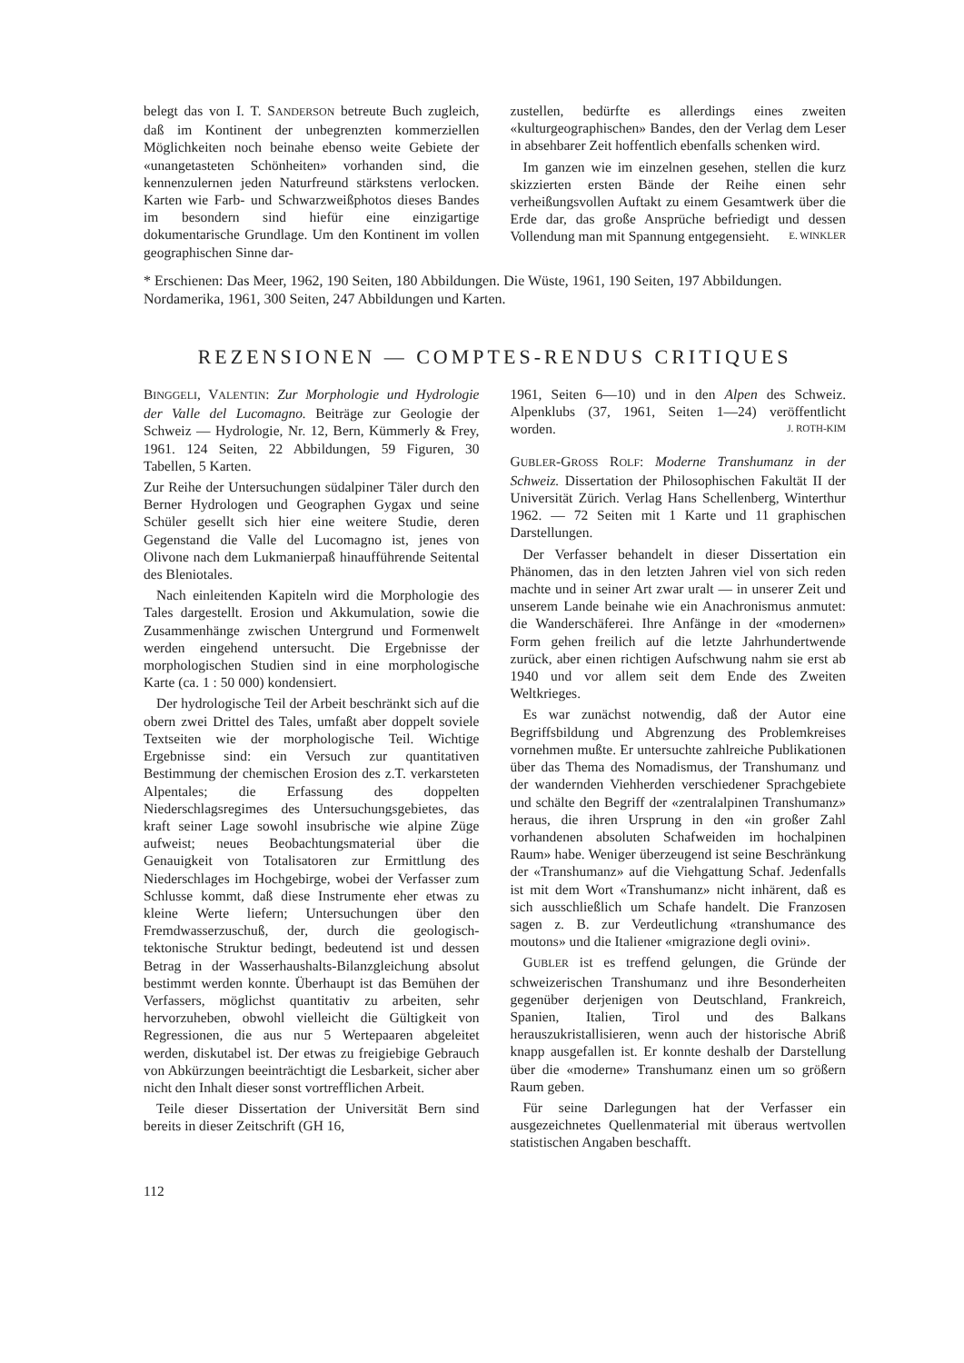belegt das von I. T. SANDERSON betreute Buch zugleich, daß im Kontinent der unbegrenzten kommerziellen Möglichkeiten noch beinahe ebenso weite Gebiete der «unangetasteten Schönheiten» vorhanden sind, die kennenzulernen jeden Naturfreund stärkstens verlocken. Karten wie Farb- und Schwarzweißphotos dieses Bandes im besondern sind hiefür eine einzigartige dokumentarische Grundlage. Um den Kontinent im vollen geographischen Sinne dar-
zustellen, bedürfte es allerdings eines zweiten «kulturgeographischen» Bandes, den der Verlag dem Leser in absehbarer Zeit hoffentlich ebenfalls schenken wird.
Im ganzen wie im einzelnen gesehen, stellen die kurz skizzierten ersten Bände der Reihe einen sehr verheißungsvollen Auftakt zu einem Gesamtwerk über die Erde dar, das große Ansprüche befriedigt und dessen Vollendung man mit Spannung entgegensieht. E. WINKLER
* Erschienen: Das Meer, 1962, 190 Seiten, 180 Abbildungen. Die Wüste, 1961, 190 Seiten, 197 Abbildungen. Nordamerika, 1961, 300 Seiten, 247 Abbildungen und Karten.
REZENSIONEN — COMPTES-RENDUS CRITIQUES
BINGGELI, VALENTIN: Zur Morphologie und Hydrologie der Valle del Lucomagno. Beiträge zur Geologie der Schweiz — Hydrologie, Nr. 12, Bern, Kümmerly & Frey, 1961. 124 Seiten, 22 Abbildungen, 59 Figuren, 30 Tabellen, 5 Karten.
Zur Reihe der Untersuchungen südalpiner Täler durch den Berner Hydrologen und Geographen Gygax und seine Schüler gesellt sich hier eine weitere Studie, deren Gegenstand die Valle del Lucomagno ist, jenes von Olivone nach dem Lukmanierpaß hinaufführende Seitental des Bleniotales.
Nach einleitenden Kapiteln wird die Morphologie des Tales dargestellt. Erosion und Akkumulation, sowie die Zusammenhänge zwischen Untergrund und Formenwelt werden eingehend untersucht. Die Ergebnisse der morphologischen Studien sind in eine morphologische Karte (ca. 1 : 50 000) kondensiert.
Der hydrologische Teil der Arbeit beschränkt sich auf die obern zwei Drittel des Tales, umfaßt aber doppelt soviele Textseiten wie der morphologische Teil. Wichtige Ergebnisse sind: ein Versuch zur quantitativen Bestimmung der chemischen Erosion des z.T. verkarsteten Alpentales; die Erfassung des doppelten Niederschlagsregimes des Untersuchungsgebietes, das kraft seiner Lage sowohl insubrische wie alpine Züge aufweist; neues Beobachtungsmaterial über die Genauigkeit von Totalisatoren zur Ermittlung des Niederschlages im Hochgebirge, wobei der Verfasser zum Schlusse kommt, daß diese Instrumente eher etwas zu kleine Werte liefern; Untersuchungen über den Fremdwasserzuschuß, der, durch die geologisch-tektonische Struktur bedingt, bedeutend ist und dessen Betrag in der Wasserhaushalts-Bilanzgleichung absolut bestimmt werden konnte. Überhaupt ist das Bemühen der Verfassers, möglichst quantitativ zu arbeiten, sehr hervorzuheben, obwohl vielleicht die Gültigkeit von Regressionen, die aus nur 5 Wertepaaren abgeleitet werden, diskutabel ist. Der etwas zu freigiebige Gebrauch von Abkürzungen beeinträchtigt die Lesbarkeit, sicher aber nicht den Inhalt dieser sonst vortrefflichen Arbeit.
Teile dieser Dissertation der Universität Bern sind bereits in dieser Zeitschrift (GH 16,
1961, Seiten 6—10) und in den Alpen des Schweiz. Alpenklubs (37, 1961, Seiten 1—24) veröffentlicht worden. J. ROTH-KIM
GUBLER-GROSS ROLF: Moderne Transhumanz in der Schweiz. Dissertation der Philosophischen Fakultät II der Universität Zürich. Verlag Hans Schellenberg, Winterthur 1962. — 72 Seiten mit 1 Karte und 11 graphischen Darstellungen.
Der Verfasser behandelt in dieser Dissertation ein Phänomen, das in den letzten Jahren viel von sich reden machte und in seiner Art zwar uralt — in unserer Zeit und unserem Lande beinahe wie ein Anachronismus anmutet: die Wanderschäferei. Ihre Anfänge in der «modernen» Form gehen freilich auf die letzte Jahrhundertwende zurück, aber einen richtigen Aufschwung nahm sie erst ab 1940 und vor allem seit dem Ende des Zweiten Weltkrieges.
Es war zunächst notwendig, daß der Autor eine Begriffsbildung und Abgrenzung des Problemkreises vornehmen mußte. Er untersuchte zahlreiche Publikationen über das Thema des Nomadismus, der Transhumanz und der wandernden Viehherden verschiedener Sprachgebiete und schälte den Begriff der «zentralalpinen Transhumanz» heraus, die ihren Ursprung in den «in großer Zahl vorhandenen absoluten Schafweiden im hochalpinen Raum» habe. Weniger überzeugend ist seine Beschränkung der «Transhumanz» auf die Viehgattung Schaf. Jedenfalls ist mit dem Wort «Transhumanz» nicht inhärent, daß es sich ausschließlich um Schafe handelt. Die Franzosen sagen z. B. zur Verdeutlichung «transhumance des moutons» und die Italiener «migrazione degli ovini».
GUBLER ist es treffend gelungen, die Gründe der schweizerischen Transhumanz und ihre Besonderheiten gegenüber derjenigen von Deutschland, Frankreich, Spanien, Italien, Tirol und des Balkans herauszukristallisieren, wenn auch der historische Abriß knapp ausgefallen ist. Er konnte deshalb der Darstellung über die «moderne» Transhumanz einen um so größern Raum geben.
Für seine Darlegungen hat der Verfasser ein ausgezeichnetes Quellenmaterial mit überaus wertvollen statistischen Angaben beschafft.
112